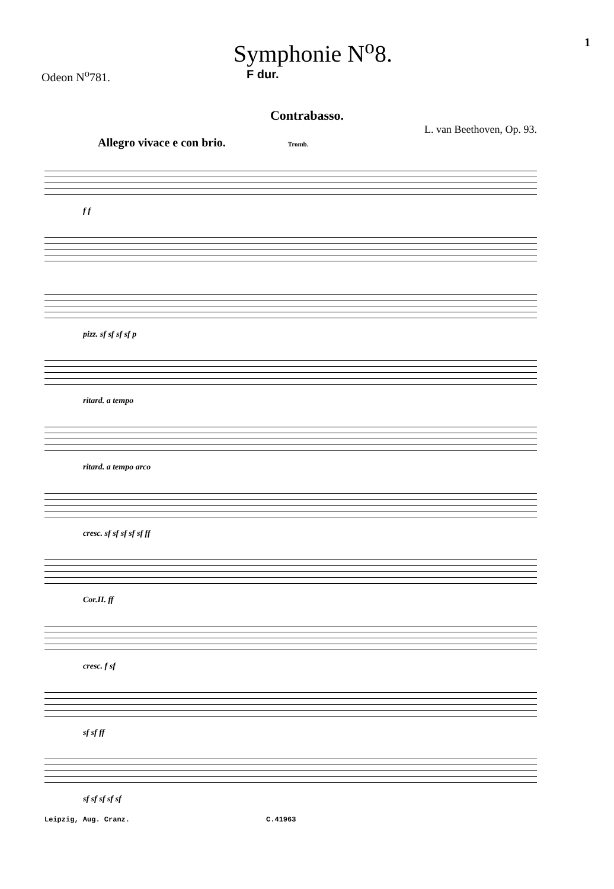Symphonie N<sup>o</sup>8.
1
Odeon N<sup>o</sup>781. F dur.
Contrabasso.
L. van Beethoven, Op. 93.
Allegro vivace e con brio. Tromb.
f f
pizz. sf sf sf sf p
ritard. a tempo
ritard. a tempo arco
cresc. sf sf sf sf sf ff
Cor.II. ff
cresc. f sf
sf sf ff
sf sf sf sf sf
Leipzig, Aug. Cranz. C.41963